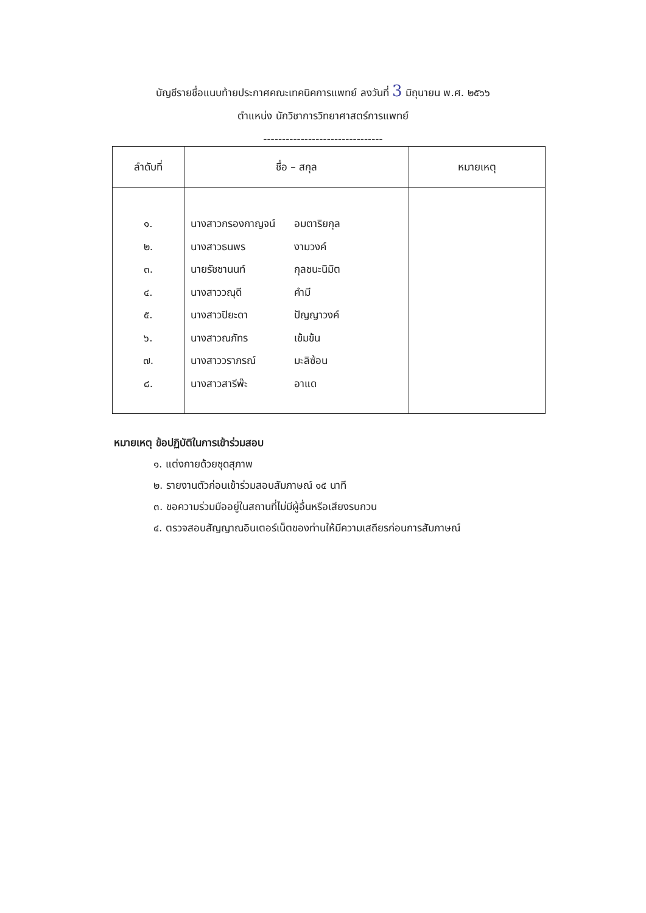บัญชีรายชื่อแนบท้ายประกาศคณะเทคนิคการแพทย์ ลงวันที่ 3 มิถุนายน พ.ศ. ๒๕๖๖
ตำแหน่ง นักวิชาการวิทยาศาสตร์การแพทย์
--------------------------------
| ลำดับที่ | ชื่อ – สกุล | หมายเหตุ |
| --- | --- | --- |
| ๑. ๒. ๓. ๔. ๕. ๖. ๗. ๘. | นางสาวกรองกาญจน์ อมตาริยกุล นางสาวธนพร งามวงค์ นายรัชชานนท์ กุลชนะนิมิต นางสาววณุดี คำมี นางสาวปิยะดา ปัญญาวงค์ นางสาวณภัทร เข้มข้น นางสาววราภรณ์ มะลิซ้อน นางสาวสารีพ๊ะ อาแด | |
หมายเหตุ ข้อปฏิบัติในการเข้าร่วมสอบ
๑. แต่งกายด้วยชุดสุภาพ
๒. รายงานตัวก่อนเข้าร่วมสอบสัมภาษณ์ ๑๕ นาที
๓. ขอความร่วมมืออยู่ในสถานที่ไม่มีผู้อื่นหรือเสียงรบกวน
๔. ตรวจสอบสัญญาณอินเตอร์เน็ตของท่านให้มีความเสถียรก่อนการสัมภาษณ์